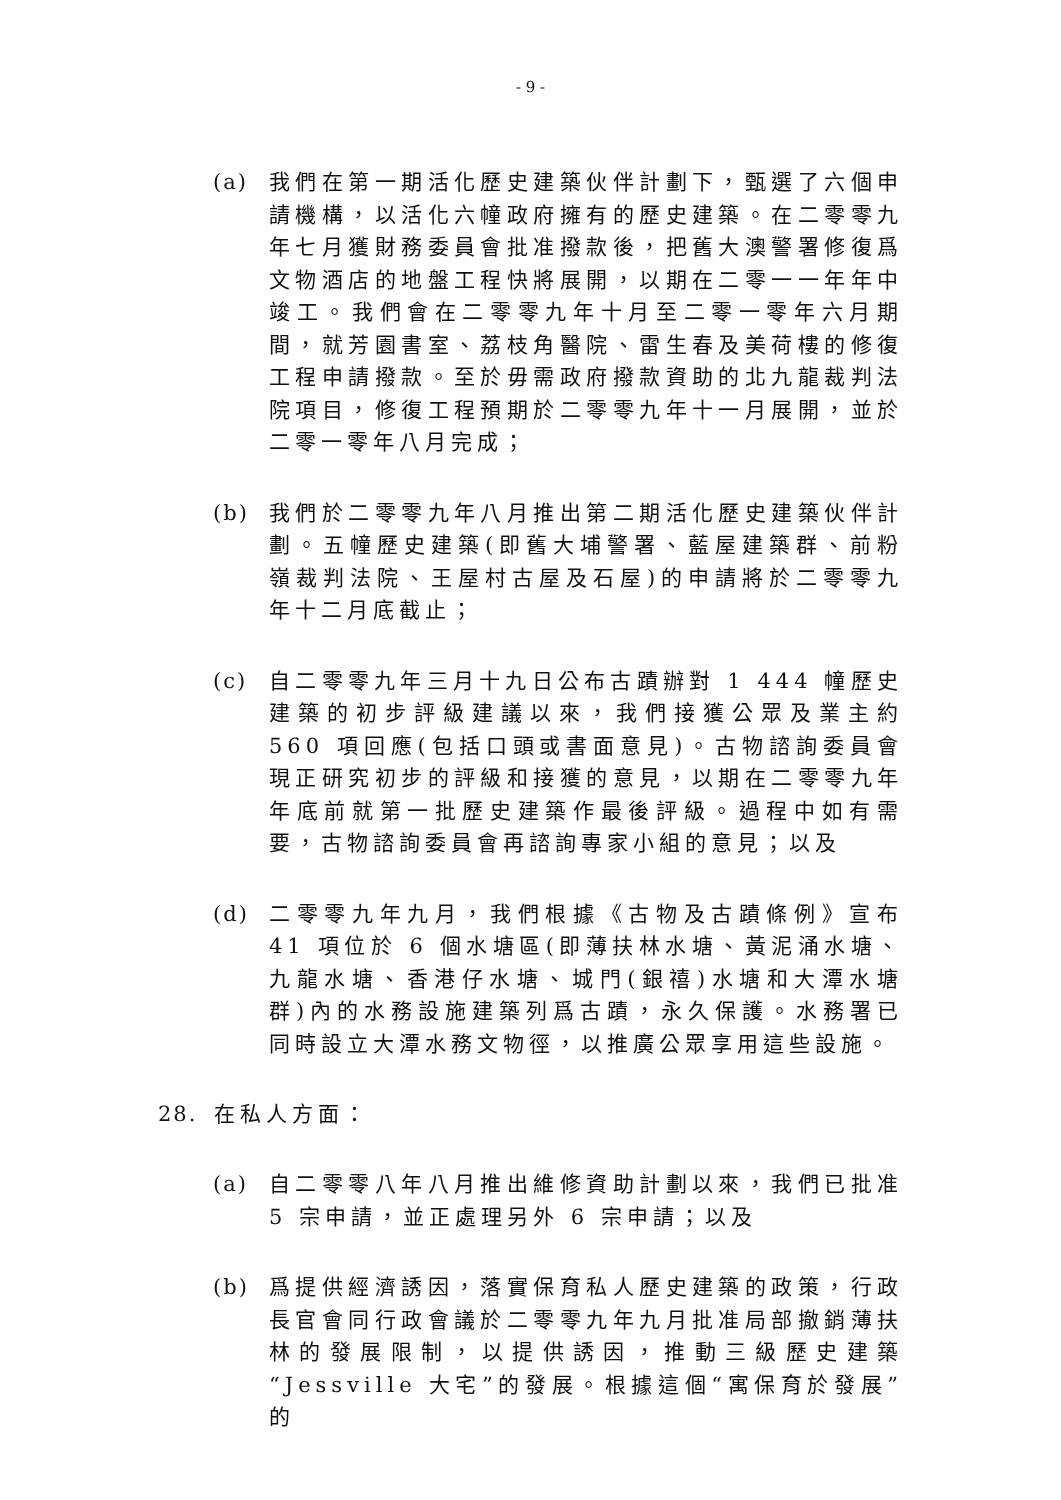- 9 -
(a) 我們在第一期活化歷史建築伙伴計劃下，甄選了六個申請機構，以活化六幢政府擁有的歷史建築。在二零零九年七月獲財務委員會批准撥款後，把舊大澳警署修復爲文物酒店的地盤工程快將展開，以期在二零一一年年中竣工。我們會在二零零九年十月至二零一零年六月期間，就芳園書室、荔枝角醫院、雷生春及美荷樓的修復工程申請撥款。至於毋需政府撥款資助的北九龍裁判法院項目，修復工程預期於二零零九年十一月展開，並於二零一零年八月完成；
(b) 我們於二零零九年八月推出第二期活化歷史建築伙伴計劃。五幢歷史建築(即舊大埔警署、藍屋建築群、前粉嶺裁判法院、王屋村古屋及石屋)的申請將於二零零九年十二月底截止；
(c) 自二零零九年三月十九日公布古蹟辦對 1 444 幢歷史建築的初步評級建議以來，我們接獲公眾及業主約 560 項回應(包括口頭或書面意見)。古物諮詢委員會現正研究初步的評級和接獲的意見，以期在二零零九年年底前就第一批歷史建築作最後評級。過程中如有需要，古物諮詢委員會再諮詢專家小組的意見；以及
(d) 二零零九年九月，我們根據《古物及古蹟條例》宣布 41 項位於 6 個水塘區(即薄扶林水塘、黃泥涌水塘、九龍水塘、香港仔水塘、城門(銀禧)水塘和大潭水塘群)內的水務設施建築列爲古蹟，永久保護。水務署已同時設立大潭水務文物徑，以推廣公眾享用這些設施。
28. 在私人方面：
(a) 自二零零八年八月推出維修資助計劃以來，我們已批准 5 宗申請，並正處理另外 6 宗申請；以及
(b) 爲提供經濟誘因，落實保育私人歷史建築的政策，行政長官會同行政會議於二零零九年九月批准局部撤銷薄扶林的發展限制，以提供誘因，推動三級歷史建築“Jessville 大宅”的發展。根據這個“寓保育於發展” 的